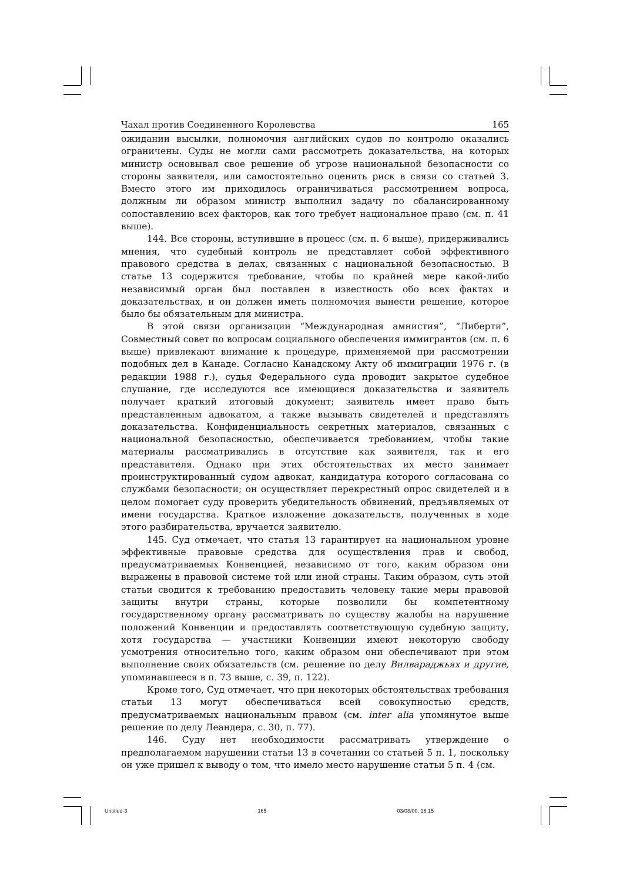Чахал против Соединенного Королевства 165
ожидании высылки, полномочия английских судов по контролю оказались ограничены. Суды не могли сами рассмотреть доказательства, на которых министр основывал свое решение об угрозе национальной безопасности со стороны заявителя, или самостоятельно оценить риск в связи со статьей 3. Вместо этого им приходилось ограничиваться рассмотрением вопроса, должным ли образом министр выполнил задачу по сбалансированному сопоставлению всех факторов, как того требует национальное право (см. п. 41 выше).
144. Все стороны, вступившие в процесс (см. п. 6 выше), придерживались мнения, что судебный контроль не представляет собой эффективного правового средства в делах, связанных с национальной безопасностью. В статье 13 содержится требование, чтобы по крайней мере какой-либо независимый орган был поставлен в известность обо всех фактах и доказательствах, и он должен иметь полномочия вынести решение, которое было бы обязательным для министра.
В этой связи организации “Международная амнистия”, “Либерти”, Совместный совет по вопросам социального обеспечения иммигрантов (см. п. 6 выше) привлекают внимание к процедуре, применяемой при рассмотрении подобных дел в Канаде. Согласно Канадскому Акту об иммиграции 1976 г. (в редакции 1988 г.), судья Федерального суда проводит закрытое судебное слушание, где исследуются все имеющиеся доказательства и заявитель получает краткий итоговый документ; заявитель имеет право быть представленным адвокатом, а также вызывать свидетелей и представлять доказательства. Конфиденциальность секретных материалов, связанных с национальной безопасностью, обеспечивается требованием, чтобы такие материалы рассматривались в отсутствие как заявителя, так и его представителя. Однако при этих обстоятельствах их место занимает проинструктированный судом адвокат, кандидатура которого согласована со службами безопасности; он осуществляет перекрестный опрос свидетелей и в целом помогает суду проверить убедительность обвинений, предъявляемых от имени государства. Краткое изложение доказательств, полученных в ходе этого разбирательства, вручается заявителю.
145. Суд отмечает, что статья 13 гарантирует на национальном уровне эффективные правовые средства для осуществления прав и свобод, предусматриваемых Конвенцией, независимо от того, каким образом они выражены в правовой системе той или иной страны. Таким образом, суть этой статьи сводится к требованию предоставить человеку такие меры правовой защиты внутри страны, которые позволили бы компетентному государственному органу рассматривать по существу жалобы на нарушение положений Конвенции и предоставлять соответствующую судебную защиту, хотя государства — участники Конвенции имеют некоторую свободу усмотрения относительно того, каким образом они обеспечивают при этом выполнение своих обязательств (см. решение по делу Вилвараджьях и другие, упоминавшееся в п. 73 выше, с. 39, п. 122).
Кроме того, Суд отмечает, что при некоторых обстоятельствах требования статьи 13 могут обеспечиваться всей совокупностью средств, предусматриваемых национальным правом (см. inter alia упомянутое выше решение по делу Леандера, с. 30, п. 77).
146. Суду нет необходимости рассматривать утверждение о предполагаемом нарушении статьи 13 в сочетании со статьей 5 п. 1, поскольку он уже пришел к выводу о том, что имело место нарушение статьи 5 п. 4 (см.
Untitled-3 165 03/08/00, 16:15